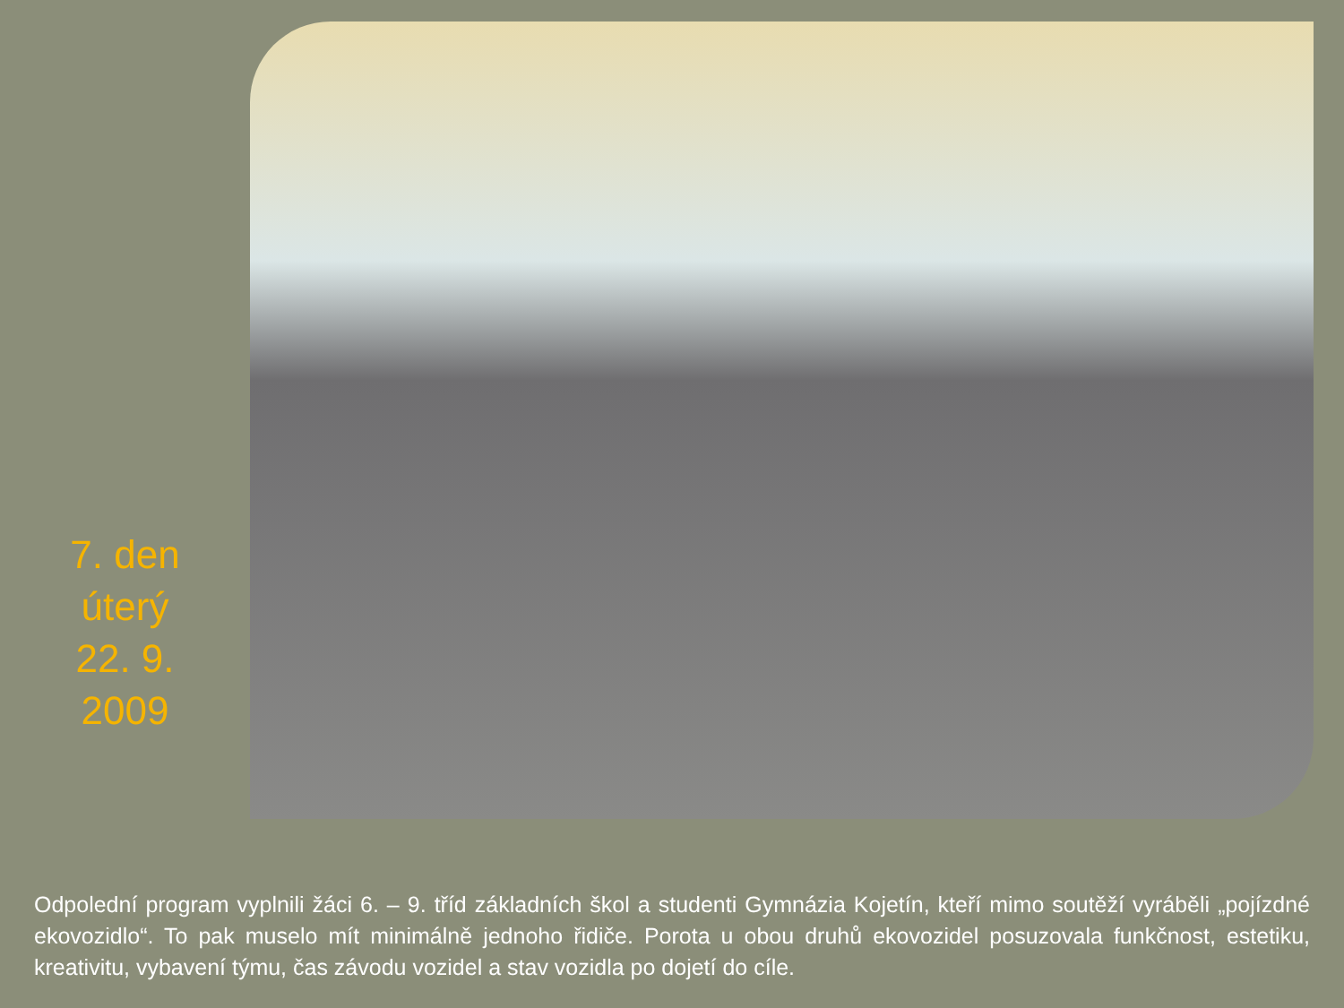7. den
úterý
22. 9.
2009
Odpolední program vyplnili žáci 6. – 9. tříd základních škol a studenti Gymnázia Kojetín, kteří mimo soutěží vyráběli „pojízdné ekovozidlo“. To pak muselo mít minimálně jednoho řidiče. Porota u obou druhů ekovozidel posuzovala funkčnost, estetiku, kreativitu, vybavení týmu, čas závodu vozidel a stav vozidla po dojetí do cíle.